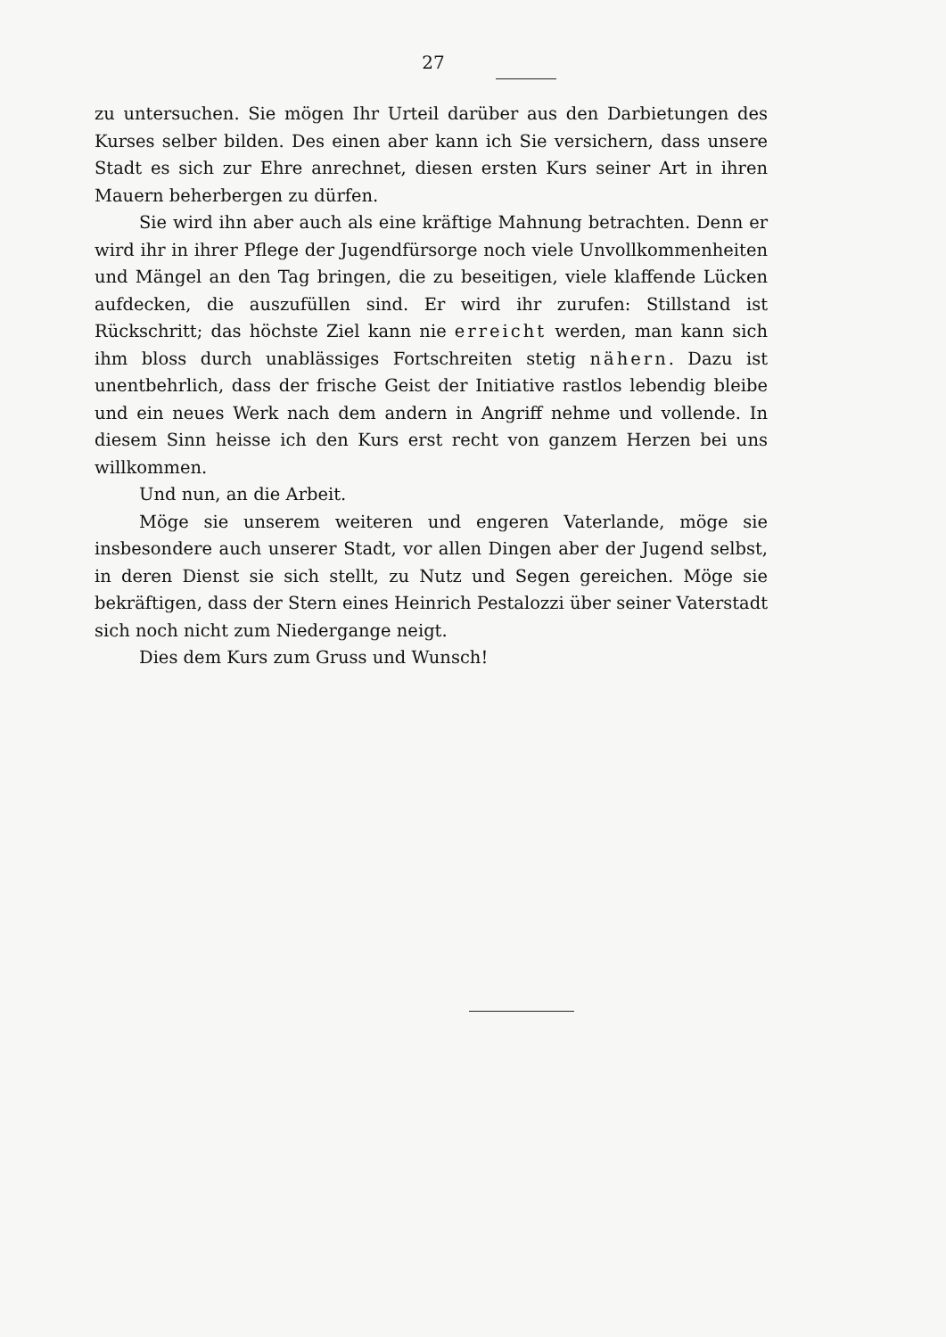27
zu untersuchen. Sie mögen Ihr Urteil darüber aus den Darbietungen des Kurses selber bilden. Des einen aber kann ich Sie versichern, dass unsere Stadt es sich zur Ehre anrechnet, diesen ersten Kurs seiner Art in ihren Mauern beherbergen zu dürfen.
Sie wird ihn aber auch als eine kräftige Mahnung betrachten. Denn er wird ihr in ihrer Pflege der Jugendfürsorge noch viele Unvollkommenheiten und Mängel an den Tag bringen, die zu beseitigen, viele klaffende Lücken aufdecken, die auszufüllen sind. Er wird ihr zurufen: Stillstand ist Rückschritt; das höchste Ziel kann nie erreicht werden, man kann sich ihm bloss durch unablässiges Fortschreiten stetig nähern. Dazu ist unentbehrlich, dass der frische Geist der Initiative rastlos lebendig bleibe und ein neues Werk nach dem andern in Angriff nehme und vollende. In diesem Sinn heisse ich den Kurs erst recht von ganzem Herzen bei uns willkommen.
Und nun, an die Arbeit.
Möge sie unserem weiteren und engeren Vaterlande, möge sie insbesondere auch unserer Stadt, vor allen Dingen aber der Jugend selbst, in deren Dienst sie sich stellt, zu Nutz und Segen gereichen. Möge sie bekräftigen, dass der Stern eines Heinrich Pestalozzi über seiner Vaterstadt sich noch nicht zum Niedergange neigt.
Dies dem Kurs zum Gruss und Wunsch!